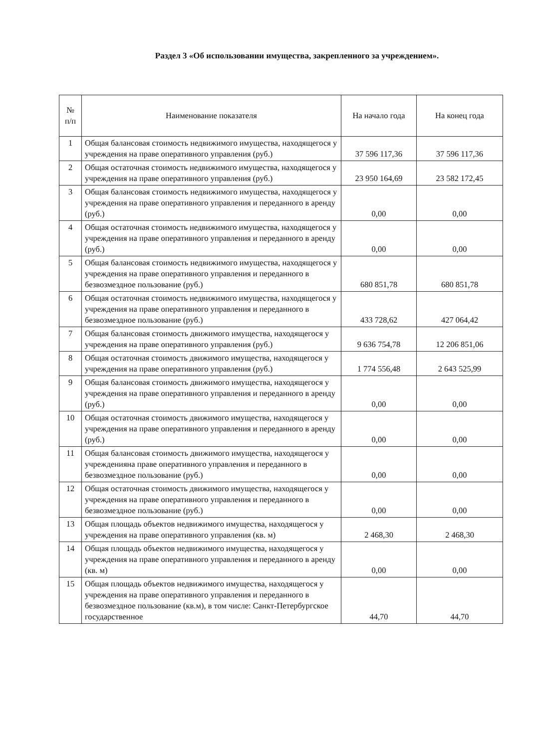Раздел 3 «Об использовании имущества, закрепленного за учреждением».
| № п/п | Наименование показателя | На начало года | На конец года |
| --- | --- | --- | --- |
| 1 | Общая балансовая стоимость недвижимого имущества, находящегося у учреждения на праве оперативного управления (руб.) | 37 596 117,36 | 37 596 117,36 |
| 2 | Общая остаточная стоимость недвижимого имущества, находящегося у учреждения на праве оперативного управления (руб.) | 23 950 164,69 | 23 582 172,45 |
| 3 | Общая балансовая стоимость недвижимого имущества, находящегося у учреждения на праве оперативного управления и переданного в аренду (руб.) | 0,00 | 0,00 |
| 4 | Общая остаточная стоимость недвижимого имущества, находящегося у учреждения на праве оперативного управления и переданного в аренду (руб.) | 0,00 | 0,00 |
| 5 | Общая балансовая стоимость недвижимого имущества, находящегося у учреждения на праве оперативного управления и переданного в безвозмездное пользование (руб.) | 680 851,78 | 680 851,78 |
| 6 | Общая остаточная стоимость недвижимого имущества, находящегося у учреждения на праве оперативного управления и переданного в безвозмездное пользование (руб.) | 433 728,62 | 427 064,42 |
| 7 | Общая балансовая стоимость движимого имущества, находящегося у учреждения на праве оперативного управления (руб.) | 9 636 754,78 | 12 206 851,06 |
| 8 | Общая остаточная стоимость движимого имущества, находящегося у учреждения на праве оперативного управления (руб.) | 1 774 556,48 | 2 643 525,99 |
| 9 | Общая балансовая стоимость движимого имущества, находящегося у учреждения на праве оперативного управления и переданного в аренду (руб.) | 0,00 | 0,00 |
| 10 | Общая остаточная стоимость движимого имущества, находящегося у учреждения на праве оперативного управления и переданного в аренду (руб.) | 0,00 | 0,00 |
| 11 | Общая балансовая стоимость движимого имущества, находящегося у учрежденияна праве оперативного управления и переданного в безвозмездное пользование (руб.) | 0,00 | 0,00 |
| 12 | Общая остаточная стоимость движимого имущества, находящегося у учреждения на праве оперативного управления и переданного в безвозмездное пользование (руб.) | 0,00 | 0,00 |
| 13 | Общая площадь объектов недвижимого имущества, находящегося у учреждения на праве оперативного управления (кв. м) | 2 468,30 | 2 468,30 |
| 14 | Общая площадь объектов недвижимого имущества, находящегося у учреждения на праве оперативного управления и переданного в аренду (кв. м) | 0,00 | 0,00 |
| 15 | Общая площадь объектов недвижимого имущества, находящегося у учреждения на праве оперативного управления и переданного в безвозмездное пользование (кв.м), в том числе: Санкт-Петербургское государственное | 44,70 | 44,70 |